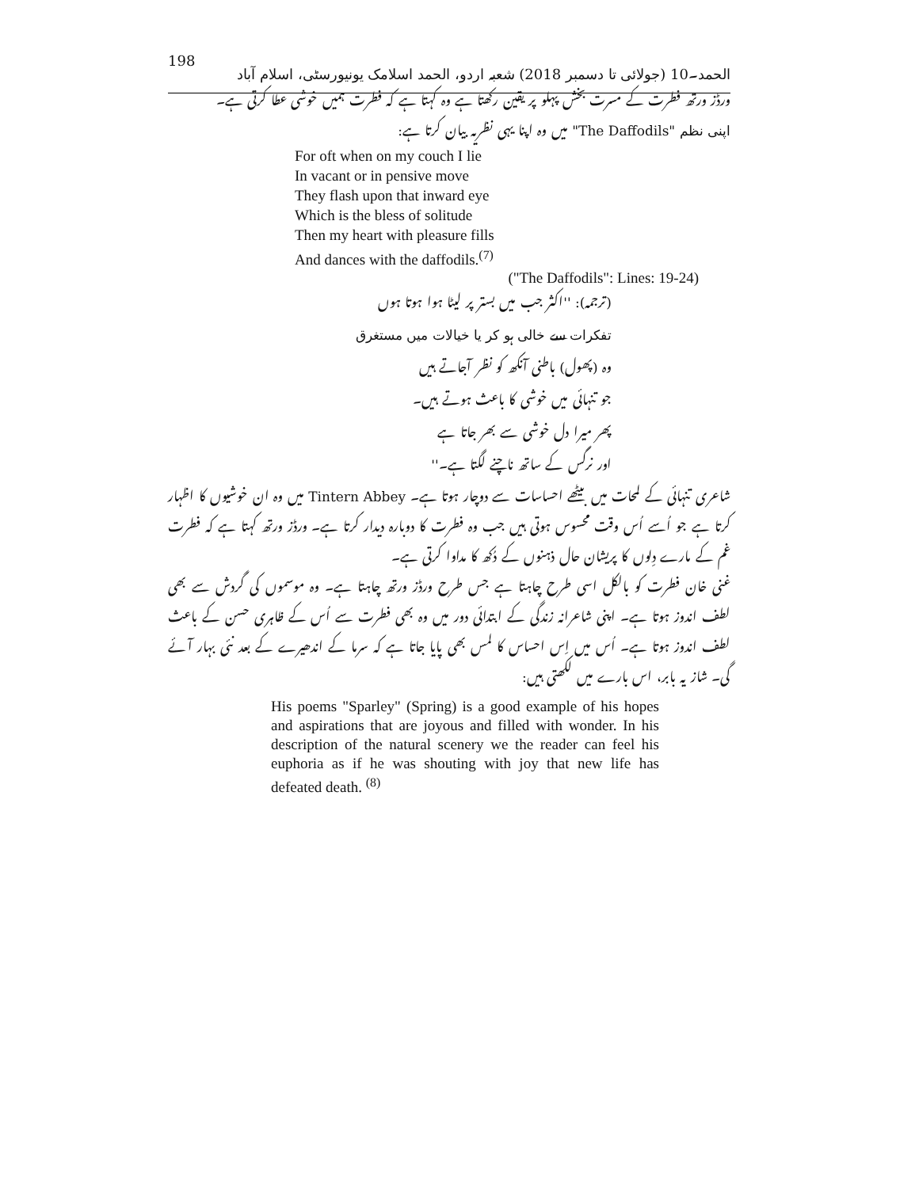198 الحمد۔10 (جولائی تا دسمبر 2018) شعبہ اردو، الحمد اسلامک یونیورسٹی، اسلام آباد
ورڈز ورتھ فطرت کے مسرت بخش پہلو پر یقین رکھتا ہے وہ کہتا ہے کہ فطرت ہمیں خوشی عطا کرتی ہے۔
اپنی نظم "The Daffodils" میں وہ اپنا یہی نظریہ بیان کرتا ہے:
For oft when on my couch I lie
In vacant or in pensive move
They flash upon that inward eye
Which is the bless of solitude
Then my heart with pleasure fills
And dances with the daffodils.<sup>(7)</sup>
("The Daffodils": Lines: 19-24)
(ترجمہ): ''اکثر جب میں بستر پر لیٹا ہوا ہوتا ہوں
تفکرات سے خالی ہو کر یا خیالات میں مستغرق
وہ (پھول) باطنی آنکھ کو نظر آجاتے ہیں
جو تنہائی میں خوشی کا باعث ہوتے ہیں۔
پھر میرا دل خوشی سے بھر جاتا ہے
اور نرگس کے ساتھ ناچنے لگتا ہے۔''
شاعری تنہائی کے لمحات میں بیٹھے احساسات سے دوچار ہوتا ہے۔ Tintern Abbey میں وہ ان خوشیوں کا اظہار کرتا ہے جو اُسے اُس وقت محسوس ہوتی ہیں جب وہ فطرت کا دوبارہ دیدار کرتا ہے۔ ورڈز ورتھ کہتا ہے کہ فطرت غم کے مارے دِلوں کا پریشان حال ذہنوں کے دُکھ کا مداوا کرتی ہے۔
غنی خان فطرت کو بالکل اسی طرح چاہتا ہے جس طرح ورڈز ورتھ چاہتا ہے۔ وہ موسموں کی گردش سے بھی لطف اندوز ہوتا ہے۔ اپنی شاعرانہ زندگی کے ابتدائی دور میں وہ بھی فطرت سے اُس کے ظاہری حسن کے باعث لطف اندوز ہوتا ہے۔ اُس میں اِس احساس کا لمس بھی پایا جاتا ہے کہ سرما کے اندھیرے کے بعد نئی بہار آئے گی۔ شاز یہ بابر، اس بارے میں لکھتی ہیں:
His poems "Sparley" (Spring) is a good example of his hopes and aspirations that are joyous and filled with wonder. In his description of the natural scenery we the reader can feel his euphoria as if he was shouting with joy that new life has defeated death. <sup>(8)</sup>